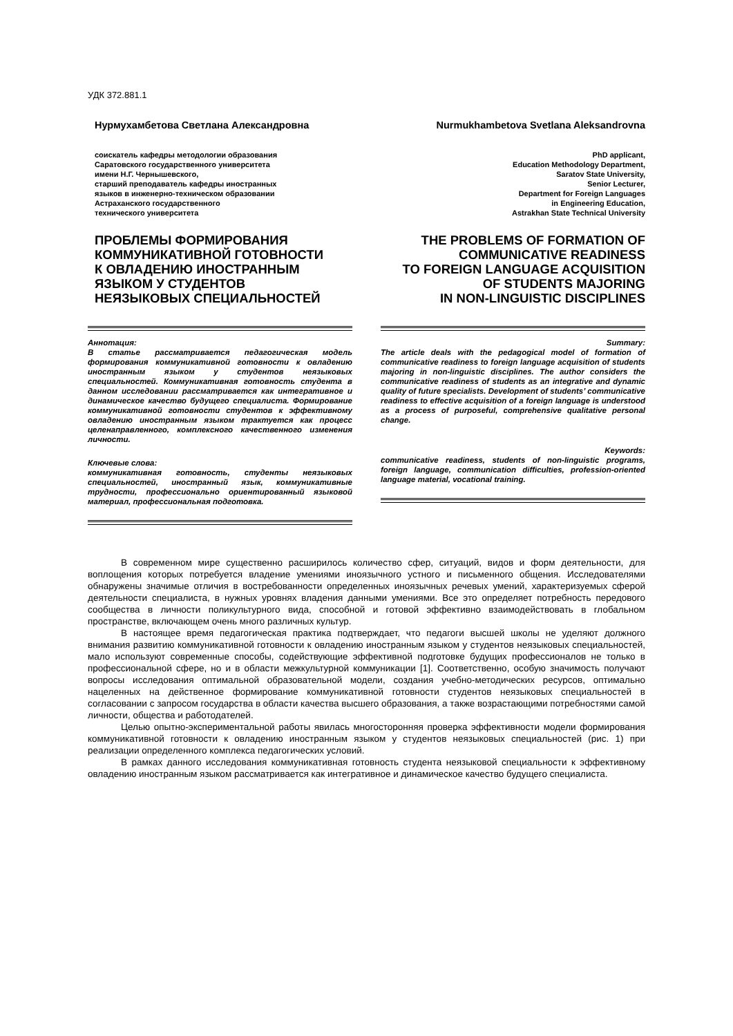УДК 372.881.1
Нурмухамбетова Светлана Александровна
соискатель кафедры методологии образования
Саратовского государственного университета
имени Н.Г. Чернышевского,
старший преподаватель кафедры иностранных
языков в инженерно-техническом образовании
Астраханского государственного
технического университета
ПРОБЛЕМЫ ФОРМИРОВАНИЯ
КОММУНИКАТИВНОЙ ГОТОВНОСТИ
К ОВЛАДЕНИЮ ИНОСТРАННЫМ
ЯЗЫКОМ У СТУДЕНТОВ
НЕЯЗЫКОВЫХ СПЕЦИАЛЬНОСТЕЙ
Аннотация:
В статье рассматривается педагогическая модель формирования коммуникативной готовности к овладению иностранным языком у студентов неязыковых специальностей. Коммуникативная готовность студента в данном исследовании рассматривается как интегративное и динамическое качество будущего специалиста. Формирование коммуникативной готовности студентов к эффективному овладению иностранным языком трактуется как процесс целенаправленного, комплексного качественного изменения личности.
Ключевые слова:
коммуникативная готовность, студенты неязыковых специальностей, иностранный язык, коммуникативные трудности, профессионально ориентированный языковой материал, профессиональная подготовка.
Nurmukhambetova Svetlana Aleksandrovna
PhD applicant,
Education Methodology Department,
Saratov State University,
Senior Lecturer,
Department for Foreign Languages
in Engineering Education,
Astrakhan State Technical University
THE PROBLEMS OF FORMATION OF
COMMUNICATIVE READINESS
TO FOREIGN LANGUAGE ACQUISITION
OF STUDENTS MAJORING
IN NON-LINGUISTIC DISCIPLINES
Summary:
The article deals with the pedagogical model of formation of communicative readiness to foreign language acquisition of students majoring in non-linguistic disciplines. The author considers the communicative readiness of students as an integrative and dynamic quality of future specialists. Development of students’ communicative readiness to effective acquisition of a foreign language is understood as a process of purposeful, comprehensive qualitative personal change.
Keywords:
communicative readiness, students of non-linguistic programs, foreign language, communication difficulties, profession-oriented language material, vocational training.
В современном мире существенно расширилось количество сфер, ситуаций, видов и форм деятельности, для воплощения которых потребуется владение умениями иноязычного устного и письменного общения. Исследователями обнаружены значимые отличия в востребованности определенных иноязычных речевых умений, характеризуемых сферой деятельности специалиста, в нужных уровнях владения данными умениями. Все это определяет потребность передового сообщества в личности поликультурного вида, способной и готовой эффективно взаимодействовать в глобальном пространстве, включающем очень много различных культур.
В настоящее время педагогическая практика подтверждает, что педагоги высшей школы не уделяют должного внимания развитию коммуникативной готовности к овладению иностранным языком у студентов неязыковых специальностей, мало используют современные способы, содействующие эффективной подготовке будущих профессионалов не только в профессиональной сфере, но и в области межкультурной коммуникации [1]. Соответственно, особую значимость получают вопросы исследования оптимальной образовательной модели, создания учебно-методических ресурсов, оптимально нацеленных на действенное формирование коммуникативной готовности студентов неязыковых специальностей в согласовании с запросом государства в области качества высшего образования, а также возрастающими потребностями самой личности, общества и работодателей.
Целью опытно-экспериментальной работы явилась многосторонняя проверка эффективности модели формирования коммуникативной готовности к овладению иностранным языком у студентов неязыковых специальностей (рис. 1) при реализации определенного комплекса педагогических условий.
В рамках данного исследования коммуникативная готовность студента неязыковой специальности к эффективному овладению иностранным языком рассматривается как интегративное и динамическое качество будущего специалиста.